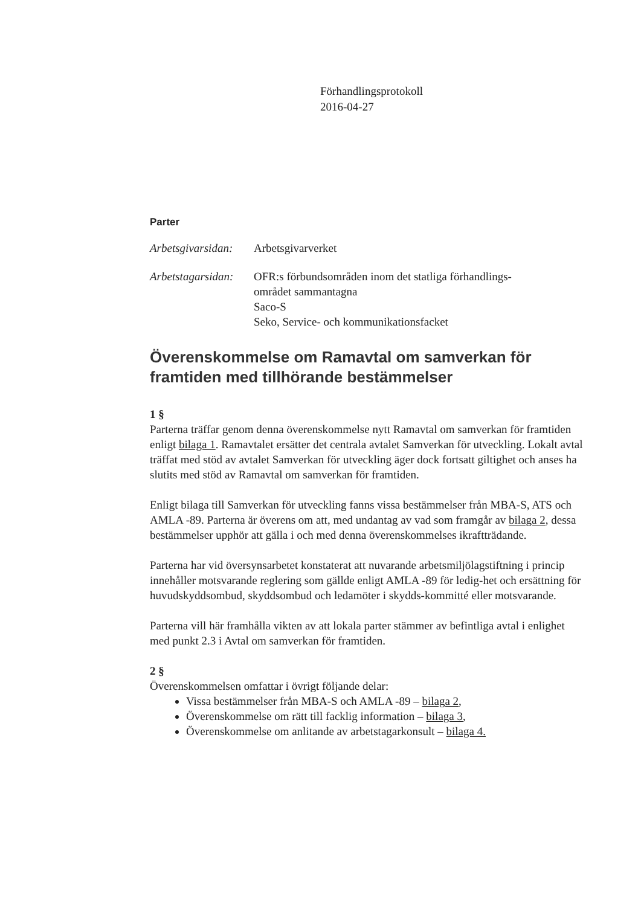Förhandlingsprotokoll
2016-04-27
Parter
Arbetsgivarsidan:
Arbetsgivarverket
Arbetstagarsidan:
OFR:s förbundsområden inom det statliga förhandlings-
området sammantagna
Saco-S
Seko, Service- och kommunikationsfacket
Överenskommelse om Ramavtal om samverkan för framtiden med tillhörande bestämmelser
1 §
Parterna träffar genom denna överenskommelse nytt Ramavtal om samverkan för framtiden enligt bilaga 1. Ramavtalet ersätter det centrala avtalet Samverkan för utveckling. Lokalt avtal träffat med stöd av avtalet Samverkan för utveckling äger dock fortsatt giltighet och anses ha slutits med stöd av Ramavtal om samverkan för framtiden.
Enligt bilaga till Samverkan för utveckling fanns vissa bestämmelser från MBA-S, ATS och AMLA -89. Parterna är överens om att, med undantag av vad som framgår av bilaga 2, dessa bestämmelser upphör att gälla i och med denna överenskommelses ikraftträdande.
Parterna har vid översynsarbetet konstaterat att nuvarande arbetsmiljölagstiftning i princip innehåller motsvarande reglering som gällde enligt AMLA -89 för ledig-het och ersättning för huvudskyddsombud, skyddsombud och ledamöter i skydds-kommitté eller motsvarande.
Parterna vill här framhålla vikten av att lokala parter stämmer av befintliga avtal i enlighet med punkt 2.3 i Avtal om samverkan för framtiden.
2 §
Överenskommelsen omfattar i övrigt följande delar:
Vissa bestämmelser från MBA-S och AMLA -89 – bilaga 2,
Överenskommelse om rätt till facklig information – bilaga 3,
Överenskommelse om anlitande av arbetstagarkonsult – bilaga 4.